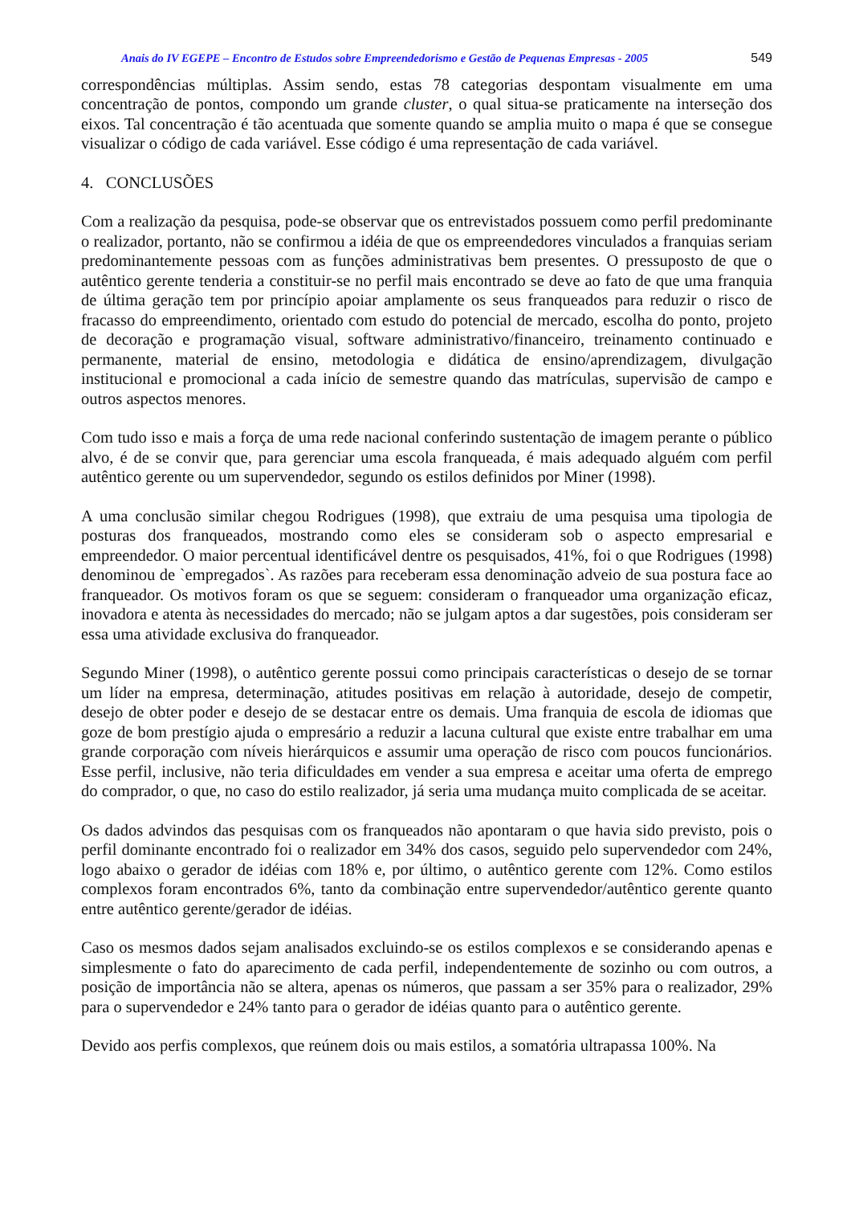Anais do IV EGEPE – Encontro de Estudos sobre Empreendedorismo e Gestão de Pequenas Empresas - 2005 549
correspondências múltiplas. Assim sendo, estas 78 categorias despontam visualmente em uma concentração de pontos, compondo um grande cluster, o qual situa-se praticamente na interseção dos eixos. Tal concentração é tão acentuada que somente quando se amplia muito o mapa é que se consegue visualizar o código de cada variável. Esse código é uma representação de cada variável.
4. CONCLUSÕES
Com a realização da pesquisa, pode-se observar que os entrevistados possuem como perfil predominante o realizador, portanto, não se confirmou a idéia de que os empreendedores vinculados a franquias seriam predominantemente pessoas com as funções administrativas bem presentes. O pressuposto de que o autêntico gerente tenderia a constituir-se no perfil mais encontrado se deve ao fato de que uma franquia de última geração tem por princípio apoiar amplamente os seus franqueados para reduzir o risco de fracasso do empreendimento, orientado com estudo do potencial de mercado, escolha do ponto, projeto de decoração e programação visual, software administrativo/financeiro, treinamento continuado e permanente, material de ensino, metodologia e didática de ensino/aprendizagem, divulgação institucional e promocional a cada início de semestre quando das matrículas, supervisão de campo e outros aspectos menores.
Com tudo isso e mais a força de uma rede nacional conferindo sustentação de imagem perante o público alvo, é de se convir que, para gerenciar uma escola franqueada, é mais adequado alguém com perfil autêntico gerente ou um supervendedor, segundo os estilos definidos por Miner (1998).
A uma conclusão similar chegou Rodrigues (1998), que extraiu de uma pesquisa uma tipologia de posturas dos franqueados, mostrando como eles se consideram sob o aspecto empresarial e empreendedor. O maior percentual identificável dentre os pesquisados, 41%, foi o que Rodrigues (1998) denominou de `empregados`. As razões para receberam essa denominação adveio de sua postura face ao franqueador. Os motivos foram os que se seguem: consideram o franqueador uma organização eficaz, inovadora e atenta às necessidades do mercado; não se julgam aptos a dar sugestões, pois consideram ser essa uma atividade exclusiva do franqueador.
Segundo Miner (1998), o autêntico gerente possui como principais características o desejo de se tornar um líder na empresa, determinação, atitudes positivas em relação à autoridade, desejo de competir, desejo de obter poder e desejo de se destacar entre os demais. Uma franquia de escola de idiomas que goze de bom prestígio ajuda o empresário a reduzir a lacuna cultural que existe entre trabalhar em uma grande corporação com níveis hierárquicos e assumir uma operação de risco com poucos funcionários. Esse perfil, inclusive, não teria dificuldades em vender a sua empresa e aceitar uma oferta de emprego do comprador, o que, no caso do estilo realizador, já seria uma mudança muito complicada de se aceitar.
Os dados advindos das pesquisas com os franqueados não apontaram o que havia sido previsto, pois o perfil dominante encontrado foi o realizador em 34% dos casos, seguido pelo supervendedor com 24%, logo abaixo o gerador de idéias com 18% e, por último, o autêntico gerente com 12%. Como estilos complexos foram encontrados 6%, tanto da combinação entre supervendedor/autêntico gerente quanto entre autêntico gerente/gerador de idéias.
Caso os mesmos dados sejam analisados excluindo-se os estilos complexos e se considerando apenas e simplesmente o fato do aparecimento de cada perfil, independentemente de sozinho ou com outros, a posição de importância não se altera, apenas os números, que passam a ser 35% para o realizador, 29% para o supervendedor e 24% tanto para o gerador de idéias quanto para o autêntico gerente.
Devido aos perfis complexos, que reúnem dois ou mais estilos, a somatória ultrapassa 100%. Na